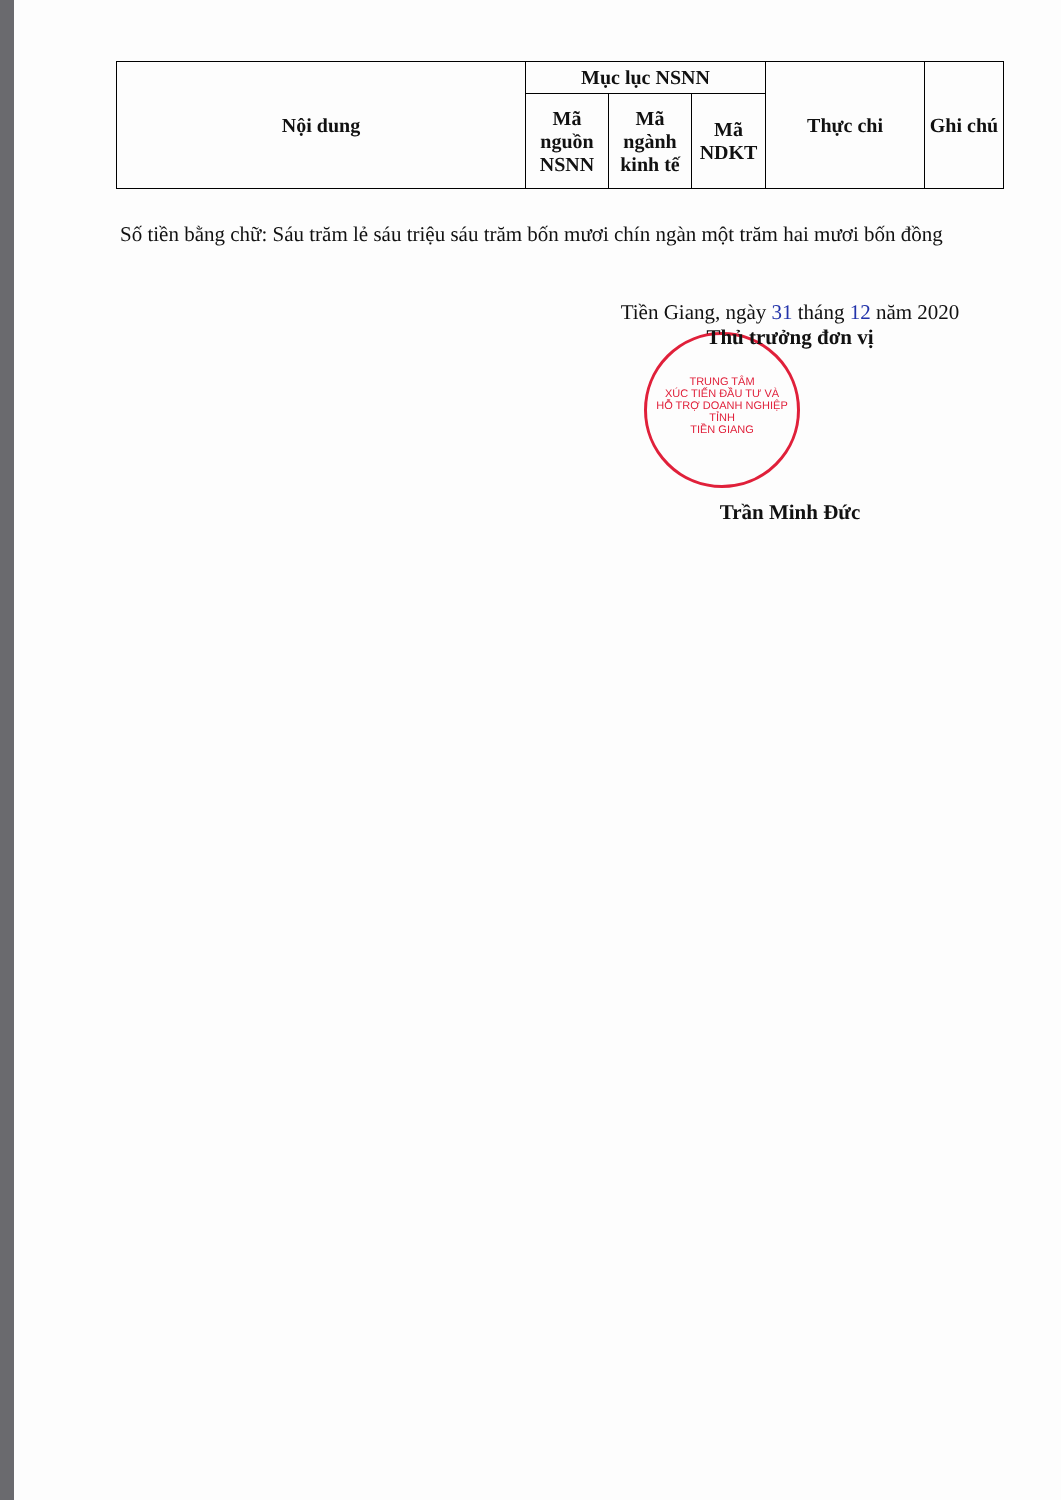| Nội dung | Mục lục NSNN | | | Thực chi | Ghi chú |
| --- | --- | --- | --- | --- | --- |
| | Mã nguồn NSNN | Mã ngành kinh tế | Mã NDKT | | |
Số tiền bằng chữ: Sáu trăm lẻ sáu triệu sáu trăm bốn mươi chín ngàn một trăm hai mươi bốn đồng
TRUNG TÂM
XÚC TIẾN ĐẦU TƯ VÀ
HỖ TRỢ DOANH NGHIỆP
TỈNH
TIỀN GIANG
Tiền Giang, ngày 31 tháng 12 năm 2020
Thủ trưởng đơn vị
Trần Minh Đức